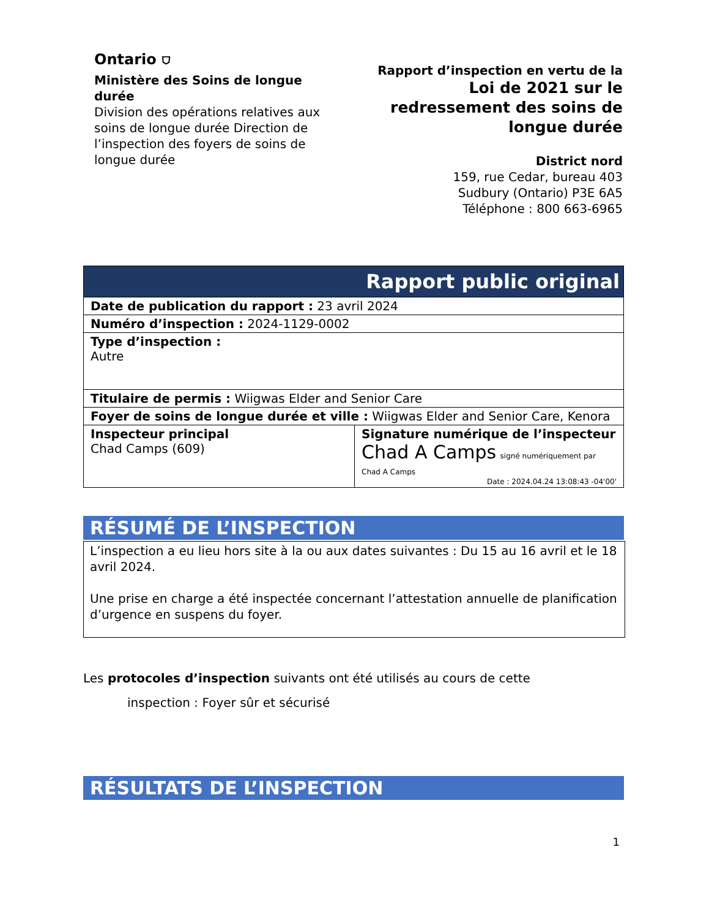Ontario ⛉
Ministère des Soins de longue durée
Division des opérations relatives aux soins de longue durée Direction de l’inspection des foyers de soins de longue durée
Rapport d’inspection en vertu de la
Loi de 2021 sur le redressement des soins de longue durée
District nord
159, rue Cedar, bureau 403
Sudbury (Ontario) P3E 6A5
Téléphone : 800 663-6965
| Rapport public original | |
| Date de publication du rapport : 23 avril 2024 | |
| Numéro d’inspection : 2024-1129-0002 | |
| Type d’inspection : Autre | |
| Titulaire de permis : Wiigwas Elder and Senior Care | |
| Foyer de soins de longue durée et ville : Wiigwas Elder and Senior Care, Kenora | |
| Inspecteur principal Chad Camps (609) | Signature numérique de l’inspecteur Chad A Camps signé numériquement par Chad A Camps Date : 2024.04.24 13:08:43 -04'00' |
RÉSUMÉ DE L’INSPECTION
L’inspection a eu lieu hors site à la ou aux dates suivantes : Du 15 au 16 avril et le 18 avril 2024.
Une prise en charge a été inspectée concernant l’attestation annuelle de planification d’urgence en suspens du foyer.
Les protocoles d’inspection suivants ont été utilisés au cours de cette
inspection : Foyer sûr et sécurisé
RÉSULTATS DE L’INSPECTION
1